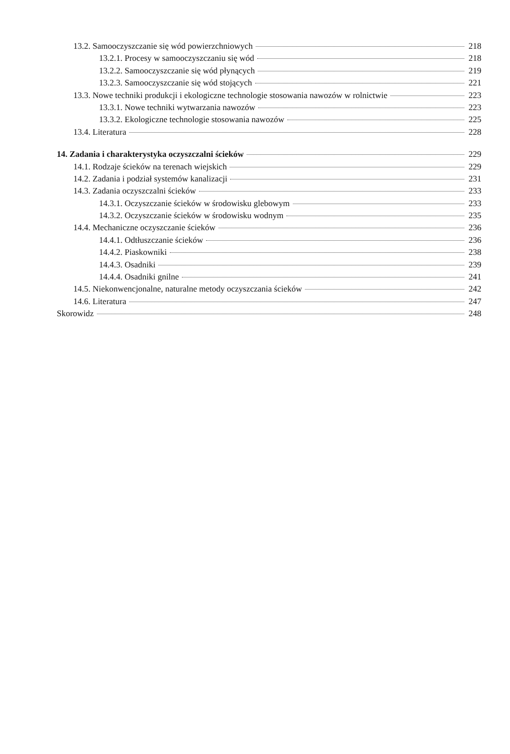13.2. Samooczyszczanie się wód powierzchniowych 218
13.2.1. Procesy w samooczyszczaniu się wód 218
13.2.2. Samooczyszczanie się wód płynących 219
13.2.3. Samooczyszczanie się wód stojących 221
13.3. Nowe techniki produkcji i ekologiczne technologie stosowania nawozów w rolnictwie 223
13.3.1. Nowe techniki wytwarzania nawozów 223
13.3.2. Ekologiczne technologie stosowania nawozów 225
13.4. Literatura 228
14. Zadania i charakterystyka oczyszczalni ścieków 229
14.1. Rodzaje ścieków na terenach wiejskich 229
14.2. Zadania i podział systemów kanalizacji 231
14.3. Zadania oczyszczalni ścieków 233
14.3.1. Oczyszczanie ścieków w środowisku glebowym 233
14.3.2. Oczyszczanie ścieków w środowisku wodnym 235
14.4. Mechaniczne oczyszczanie ścieków 236
14.4.1. Odtłuszczanie ścieków 236
14.4.2. Piaskowniki 238
14.4.3. Osadniki 239
14.4.4. Osadniki gnilne 241
14.5. Niekonwencjonalne, naturalne metody oczyszczania ścieków 242
14.6. Literatura 247
Skorowidz 248